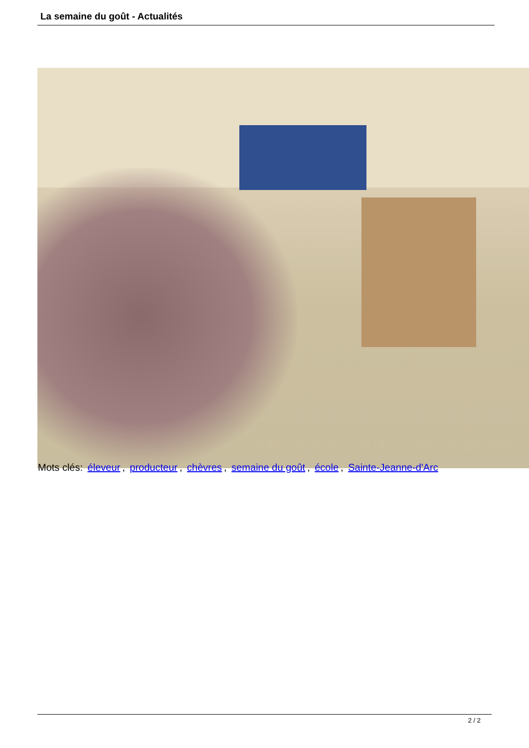La semaine du goût - Actualités
Mots clés: éleveur, producteur, chèvres, semaine du goût, école, Sainte-Jeanne-d'Arc
2 / 2